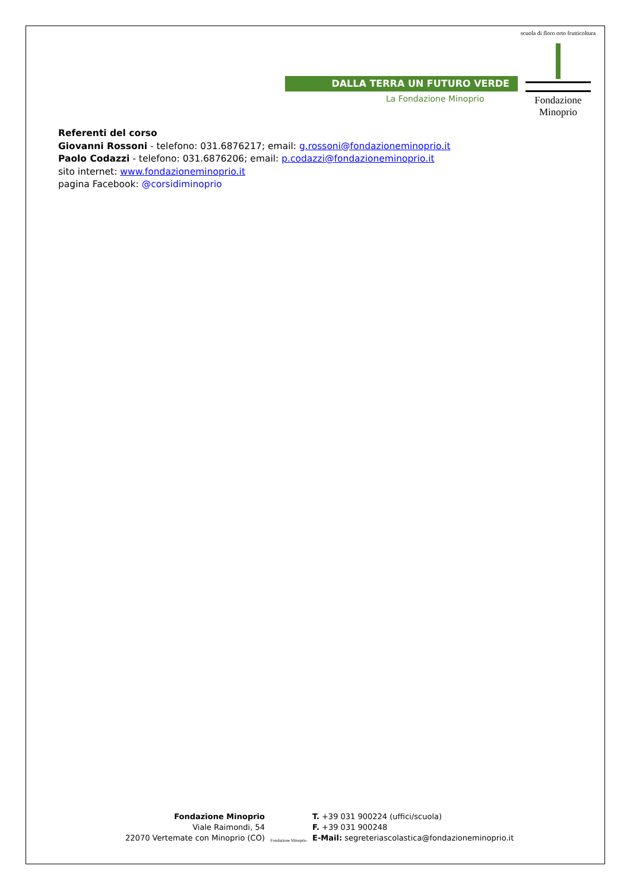DALLA TERRA UN FUTURO VERDE
La Fondazione Minoprio
scuola di floro orto frutticoltura
Fondazione Minoprio
Referenti del corso
Giovanni Rossoni - telefono: 031.6876217; email: g.rossoni@fondazioneminoprio.it
Paolo Codazzi - telefono: 031.6876206; email: p.codazzi@fondazioneminoprio.it
sito internet: www.fondazioneminoprio.it
pagina Facebook: @corsidiminoprio
Fondazione Minoprio
Viale Raimondi, 54
22070 Vertemate con Minoprio (CO)
Fondazione Minoprio
T. +39 031 900224 (uffici/scuola)
F. +39 031 900248
E-Mail: segreteriascolastica@fondazioneminoprio.it